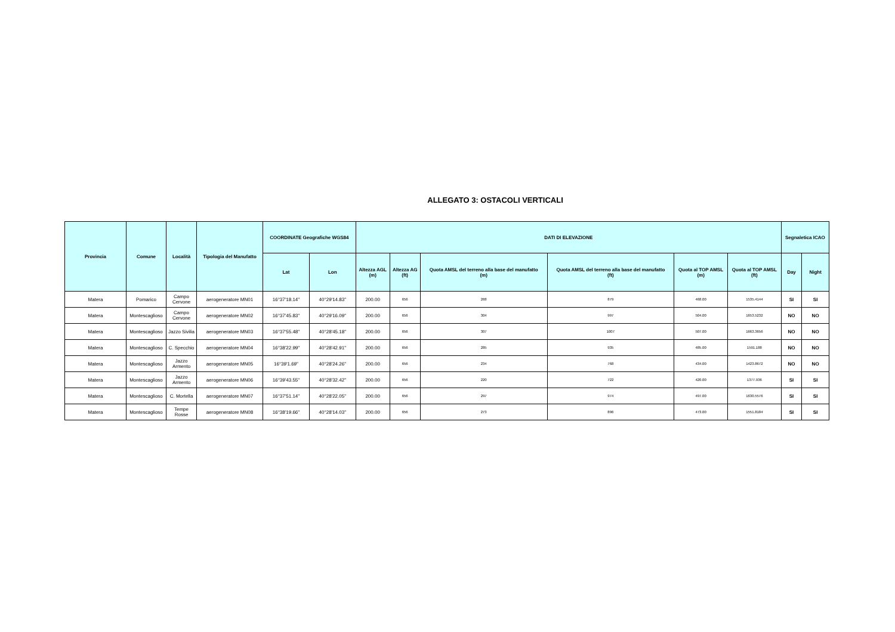ALLEGATO 3: OSTACOLI VERTICALI
| Provincia | Comune | Località | Tipologia del Manufatto | COORDINATE Geografiche WGS84 | | DATI DI ELEVAZIONE | | | | | | Segnaletica ICAO | |
| --- | --- | --- | --- | --- | --- | --- | --- | --- | --- | --- | --- | --- | --- |
| | | | | Lat | Lon | Altezza AGL (m) | Altezza AG (ft) | Quota AMSL del terreno alla base del manufatto (m) | Quota AMSL del terreno alla base del manufatto (ft) | Quota al TOP AMSL (m) | Quota al TOP AMSL (ft) | Day | Night |
| Matera | Pomarico | Campo Cervone | aerogeneratore MN01 | 16°37'18.14" | 40°29'14.83" | 200.00 | 656 | 268 | 879 | 468.00 | 1535.4144 | SI | SI |
| Matera | Montescaglioso | Campo Cervone | aerogeneratore MN02 | 16°37'45.83" | 40°29'16.09" | 200.00 | 656 | 304 | 997 | 504.00 | 1653.5232 | NO | NO |
| Matera | Montescaglioso | Jazzo Sivilia | aerogeneratore MN03 | 16°37'55.48" | 40°28'45.18" | 200.00 | 656 | 307 | 1007 | 507.00 | 1663.3656 | NO | NO |
| Matera | Montescaglioso | C. Specchio | aerogeneratore MN04 | 16°38'22.99" | 40°28'42.91" | 200.00 | 656 | 285 | 935 | 485.00 | 1591.188 | NO | NO |
| Matera | Montescaglioso | Jazzo Armento | aerogeneratore MN05 | 16°39'1.69" | 40°28'24.26" | 200.00 | 656 | 234 | 768 | 434.00 | 1423.8672 | NO | NO |
| Matera | Montescaglioso | Jazzo Armento | aerogeneratore MN06 | 16°39'43.55" | 40°28'32.42" | 200.00 | 656 | 220 | 722 | 420.00 | 1377.936 | SI | SI |
| Matera | Montescaglioso | C. Mortella | aerogeneratore MN07 | 16°37'51.14" | 40°28'22.05" | 200.00 | 656 | 297 | 974 | 497.00 | 1630.5576 | SI | SI |
| Matera | Montescaglioso | Tempe Rosse | aerogeneratore MN08 | 16°38'19.66" | 40°28'14.03" | 200.00 | 656 | 273 | 896 | 473.00 | 1551.8184 | SI | SI |